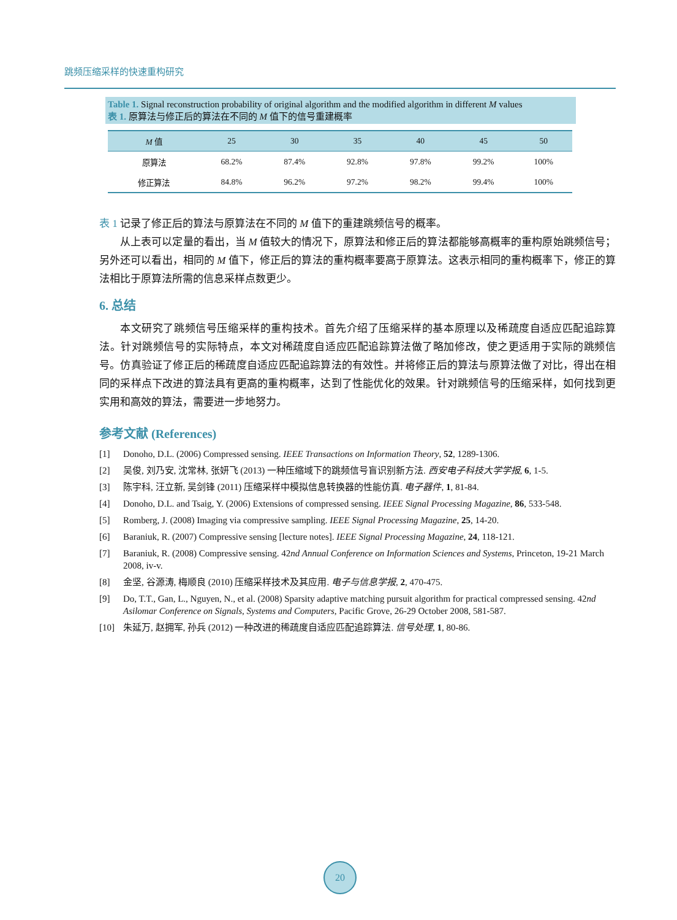跳频压缩采样的快速重构研究
Table 1. Signal reconstruction probability of original algorithm and the modified algorithm in different M values
表 1. 原算法与修正后的算法在不同的 M 值下的信号重建概率
| M 值 | 25 | 30 | 35 | 40 | 45 | 50 |
| --- | --- | --- | --- | --- | --- | --- |
| 原算法 | 68.2% | 87.4% | 92.8% | 97.8% | 99.2% | 100% |
| 修正算法 | 84.8% | 96.2% | 97.2% | 98.2% | 99.4% | 100% |
表 1 记录了修正后的算法与原算法在不同的 M 值下的重建跳频信号的概率。
从上表可以定量的看出，当 M 值较大的情况下，原算法和修正后的算法都能够高概率的重构原始跳频信号；另外还可以看出，相同的 M 值下，修正后的算法的重构概率要高于原算法。这表示相同的重构概率下，修正的算法相比于原算法所需的信息采样点数更少。
6. 总结
本文研究了跳频信号压缩采样的重构技术。首先介绍了压缩采样的基本原理以及稀疏度自适应匹配追踪算法。针对跳频信号的实际特点，本文对稀疏度自适应匹配追踪算法做了略加修改，使之更适用于实际的跳频信号。仿真验证了修正后的稀疏度自适应匹配追踪算法的有效性。并将修正后的算法与原算法做了对比，得出在相同的采样点下改进的算法具有更高的重构概率，达到了性能优化的效果。针对跳频信号的压缩采样，如何找到更实用和高效的算法，需要进一步地努力。
参考文献 (References)
[1] Donoho, D.L. (2006) Compressed sensing. IEEE Transactions on Information Theory, 52, 1289-1306.
[2] 吴俊, 刘乃安, 沈常林, 张妍飞 (2013) 一种压缩域下的跳频信号盲识别新方法. 西安电子科技大学学报, 6, 1-5.
[3] 陈宇科, 汪立新, 吴剑锋 (2011) 压缩采样中模拟信息转换器的性能仿真. 电子器件, 1, 81-84.
[4] Donoho, D.L. and Tsaig, Y. (2006) Extensions of compressed sensing. IEEE Signal Processing Magazine, 86, 533-548.
[5] Romberg, J. (2008) Imaging via compressive sampling. IEEE Signal Processing Magazine, 25, 14-20.
[6] Baraniuk, R. (2007) Compressive sensing [lecture notes]. IEEE Signal Processing Magazine, 24, 118-121.
[7] Baraniuk, R. (2008) Compressive sensing. 42nd Annual Conference on Information Sciences and Systems, Princeton, 19-21 March 2008, iv-v.
[8] 金坚, 谷源涛, 梅顺良 (2010) 压缩采样技术及其应用. 电子与信息学报, 2, 470-475.
[9] Do, T.T., Gan, L., Nguyen, N., et al. (2008) Sparsity adaptive matching pursuit algorithm for practical compressed sensing. 42nd Asilomar Conference on Signals, Systems and Computers, Pacific Grove, 26-29 October 2008, 581-587.
[10] 朱延万, 赵拥军, 孙兵 (2012) 一种改进的稀疏度自适应匹配追踪算法. 信号处理, 1, 80-86.
20